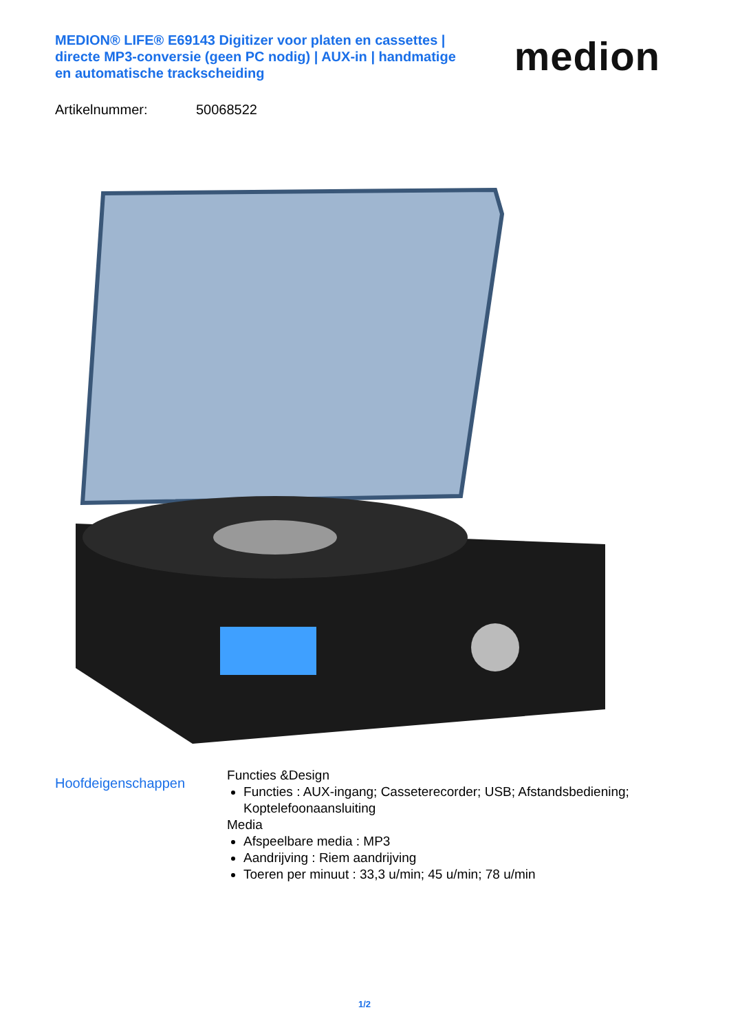MEDION® LIFE® E69143 Digitizer voor platen en cassettes | directe MP3-conversie (geen PC nodig) | AUX-in | handmatige en automatische trackscheiding
medion
Artikelnummer: 50068522
Hoofdeigenschappen
Functies &Design
Functies : AUX-ingang; Casseterecorder; USB; Afstandsbediening; Koptelefoonaansluiting
Media
Afspeelbare media : MP3
Aandrijving : Riem aandrijving
Toeren per minuut : 33,3 u/min; 45 u/min; 78 u/min
1/2